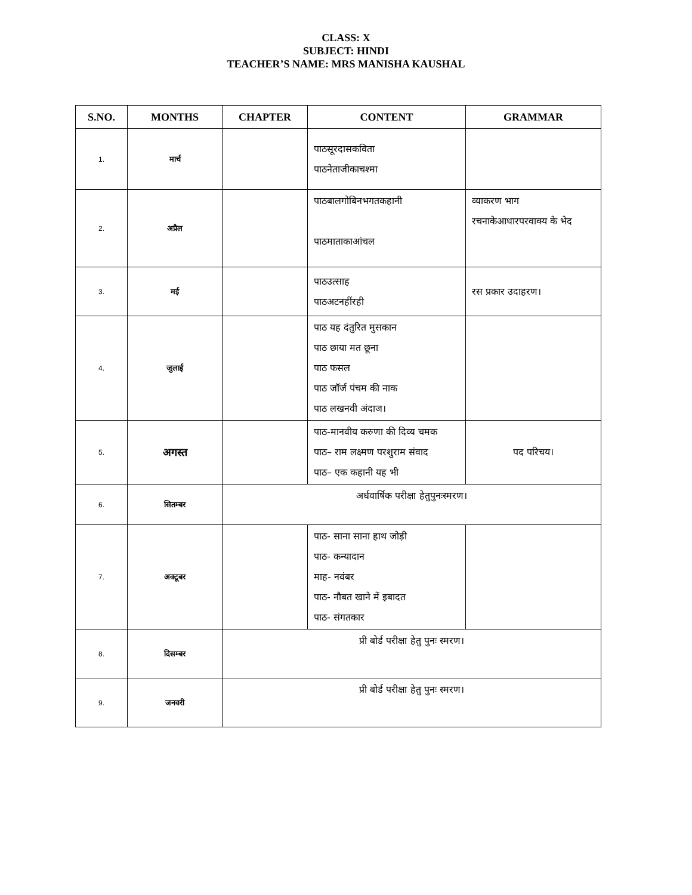CLASS: X
SUBJECT: HINDI
TEACHER’S NAME: MRS MANISHA KAUSHAL
| S.NO. | MONTHS | CHAPTER | CONTENT | GRAMMAR |
| --- | --- | --- | --- | --- |
| 1. | मार्च | | पाठसूरदासकविता पाठनेताजीकाचश्मा | |
| 2. | अप्रैल | | पाठबालगोबिनभगतकहानी पाठमाताकाआंचल | व्याकरण भाग रचनाकेआधारपरवाक्य के भेद |
| 3. | मई | | पाठउत्साह पाठअटनहींरही | रस प्रकार उदाहरण। |
| 4. | जुलाई | | पाठ यह दंतुरित मुसकान पाठ छाया मत छूना पाठ फसल पाठ जॉर्ज पंचम की नाक पाठ लखनवी अंदाज। | |
| 5. | अगस्त | | पाठ-मानवीय करुणा की दिव्य चमक पाठ– राम लक्ष्मण परशुराम संवाद पाठ– एक कहानी यह भी | पद परिचय। |
| 6. | सितम्बर | अर्धवार्षिक परीक्षा हेतुपुनःस्मरण। | | |
| 7. | अक्टूबर | | पाठ- साना साना हाथ जोड़ी पाठ- कन्यादान माह- नवंबर पाठ- नौबत खाने में इबादत पाठ- संगतकार | |
| 8. | दिसम्बर | प्री बोर्ड परीक्षा हेतु पुनः स्मरण। | | |
| 9. | जनवरी | प्री बोर्ड परीक्षा हेतु पुनः स्मरण। | | |